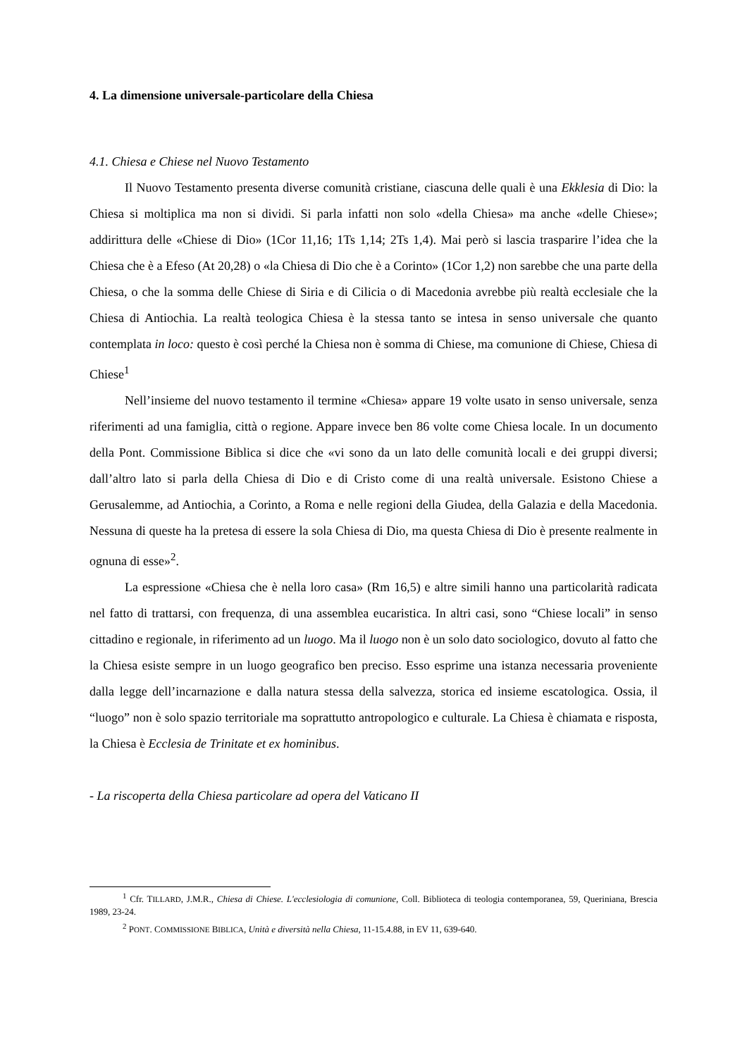4. La dimensione universale-particolare della Chiesa
4.1. Chiesa e Chiese nel Nuovo Testamento
Il Nuovo Testamento presenta diverse comunità cristiane, ciascuna delle quali è una Ekklesia di Dio: la Chiesa si moltiplica ma non si dividi. Si parla infatti non solo «della Chiesa» ma anche «delle Chiese»; addirittura delle «Chiese di Dio» (1Cor 11,16; 1Ts 1,14; 2Ts 1,4). Mai però si lascia trasparire l’idea che la Chiesa che è a Efeso (At 20,28) o «la Chiesa di Dio che è a Corinto» (1Cor 1,2) non sarebbe che una parte della Chiesa, o che la somma delle Chiese di Siria e di Cilicia o di Macedonia avrebbe più realtà ecclesiale che la Chiesa di Antiochia. La realtà teologica Chiesa è la stessa tanto se intesa in senso universale che quanto contemplata in loco: questo è così perché la Chiesa non è somma di Chiese, ma comunione di Chiese, Chiesa di Chiese<sup>1</sup>
Nell’insieme del nuovo testamento il termine «Chiesa» appare 19 volte usato in senso universale, senza riferimenti ad una famiglia, città o regione. Appare invece ben 86 volte come Chiesa locale. In un documento della Pont. Commissione Biblica si dice che «vi sono da un lato delle comunità locali e dei gruppi diversi; dall’altro lato si parla della Chiesa di Dio e di Cristo come di una realtà universale. Esistono Chiese a Gerusalemme, ad Antiochia, a Corinto, a Roma e nelle regioni della Giudea, della Galazia e della Macedonia. Nessuna di queste ha la pretesa di essere la sola Chiesa di Dio, ma questa Chiesa di Dio è presente realmente in ognuna di esse»<sup>2</sup>.
La espressione «Chiesa che è nella loro casa» (Rm 16,5) e altre simili hanno una particolarità radicata nel fatto di trattarsi, con frequenza, di una assemblea eucaristica. In altri casi, sono “Chiese locali” in senso cittadino e regionale, in riferimento ad un luogo. Ma il luogo non è un solo dato sociologico, dovuto al fatto che la Chiesa esiste sempre in un luogo geografico ben preciso. Esso esprime una istanza necessaria proveniente dalla legge dell’incarnazione e dalla natura stessa della salvezza, storica ed insieme escatologica. Ossia, il “luogo” non è solo spazio territoriale ma soprattutto antropologico e culturale. La Chiesa è chiamata e risposta, la Chiesa è Ecclesia de Trinitate et ex hominibus.
- La riscoperta della Chiesa particolare ad opera del Vaticano II
<sup>1</sup> Cfr. TILLARD, J.M.R., Chiesa di Chiese. L'ecclesiologia di comunione, Coll. Biblioteca di teologia contemporanea, 59, Queriniana, Brescia 1989, 23-24.
<sup>2</sup> PONT. COMMISSIONE BIBLICA, Unità e diversità nella Chiesa, 11-15.4.88, in EV 11, 639-640.